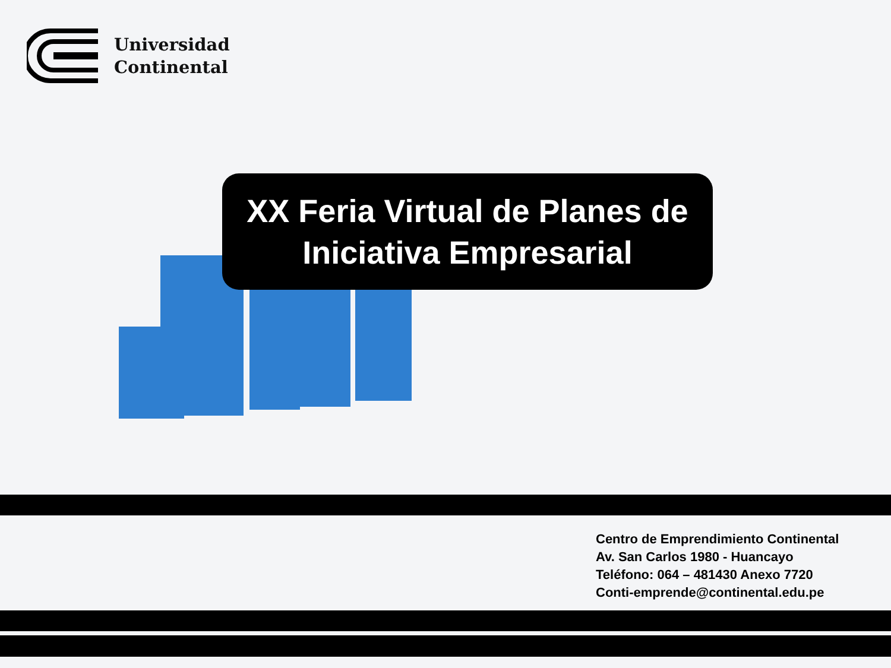Universidad
Continental
XX Feria Virtual de Planes de
Iniciativa Empresarial
Centro de Emprendimiento Continental
Av. San Carlos 1980 - Huancayo
Teléfono: 064 – 481430 Anexo 7720
Conti-emprende@continental.edu.pe